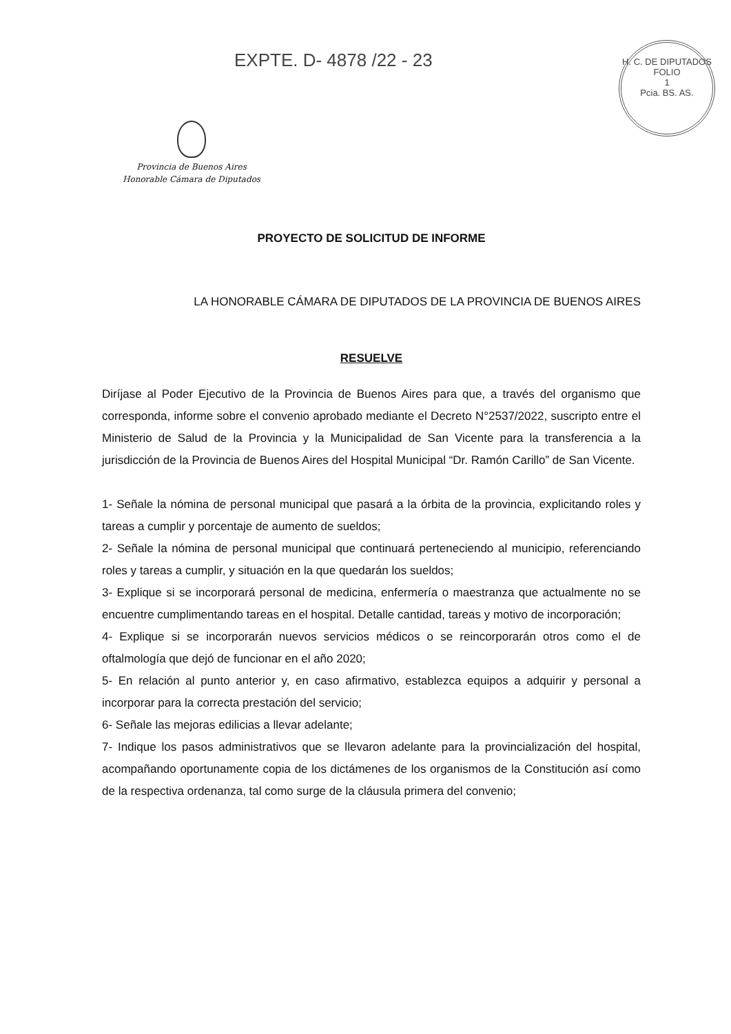EXPTE. D- 4878 /22 - 23
H. C. DE DIPUTADOS
FOLIO
1
Pcia. BS. AS.
Provincia de Buenos Aires
Honorable Cámara de Diputados
PROYECTO DE SOLICITUD DE INFORME
LA HONORABLE CÁMARA DE DIPUTADOS DE LA PROVINCIA DE BUENOS AIRES
RESUELVE
Diríjase al Poder Ejecutivo de la Provincia de Buenos Aires para que, a través del organismo que corresponda, informe sobre el convenio aprobado mediante el Decreto N°2537/2022, suscripto entre el Ministerio de Salud de la Provincia y la Municipalidad de San Vicente para la transferencia a la jurisdicción de la Provincia de Buenos Aires del Hospital Municipal “Dr. Ramón Carillo” de San Vicente.
1- Señale la nómina de personal municipal que pasará a la órbita de la provincia, explicitando roles y tareas a cumplir y porcentaje de aumento de sueldos;
2- Señale la nómina de personal municipal que continuará perteneciendo al municipio, referenciando roles y tareas a cumplir, y situación en la que quedarán los sueldos;
3- Explique si se incorporará personal de medicina, enfermería o maestranza que actualmente no se encuentre cumplimentando tareas en el hospital. Detalle cantidad, tareas y motivo de incorporación;
4- Explique si se incorporarán nuevos servicios médicos o se reincorporarán otros como el de oftalmología que dejó de funcionar en el año 2020;
5- En relación al punto anterior y, en caso afirmativo, establezca equipos a adquirir y personal a incorporar para la correcta prestación del servicio;
6- Señale las mejoras edilicias a llevar adelante;
7- Indique los pasos administrativos que se llevaron adelante para la provincialización del hospital, acompañando oportunamente copia de los dictámenes de los organismos de la Constitución así como de la respectiva ordenanza, tal como surge de la cláusula primera del convenio;